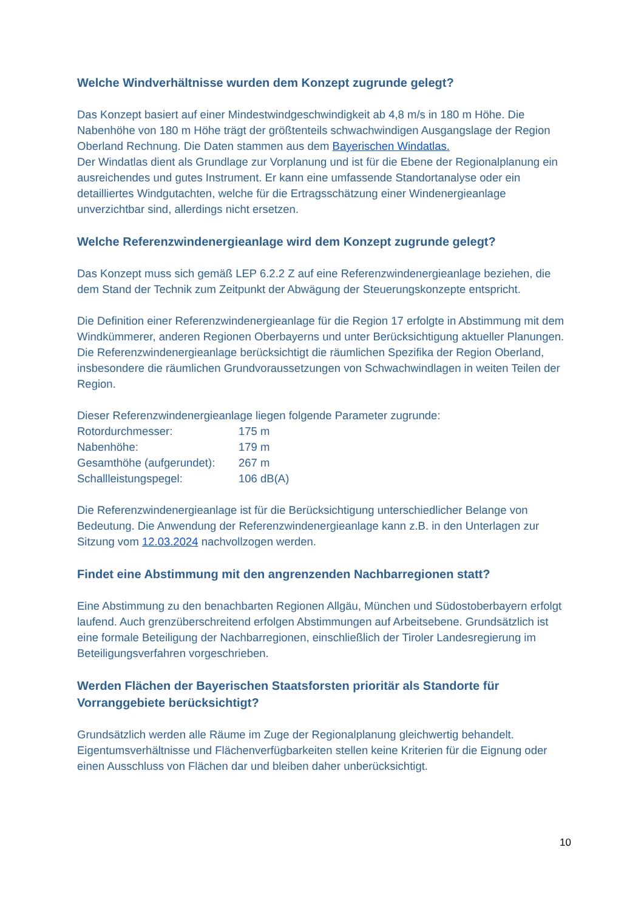Welche Windverhältnisse wurden dem Konzept zugrunde gelegt?
Das Konzept basiert auf einer Mindestwindgeschwindigkeit ab 4,8 m/s in 180 m Höhe. Die Nabenhöhe von 180 m Höhe trägt der größtenteils schwachwindigen Ausgangslage der Region Oberland Rechnung. Die Daten stammen aus dem Bayerischen Windatlas.
Der Windatlas dient als Grundlage zur Vorplanung und ist für die Ebene der Regionalplanung ein ausreichendes und gutes Instrument. Er kann eine umfassende Standortanalyse oder ein detailliertes Windgutachten, welche für die Ertragsschätzung einer Windenergieanlage unverzichtbar sind, allerdings nicht ersetzen.
Welche Referenzwindenergieanlage wird dem Konzept zugrunde gelegt?
Das Konzept muss sich gemäß LEP 6.2.2 Z auf eine Referenzwindenergieanlage beziehen, die dem Stand der Technik zum Zeitpunkt der Abwägung der Steuerungskonzepte entspricht.
Die Definition einer Referenzwindenergieanlage für die Region 17 erfolgte in Abstimmung mit dem Windkümmerer, anderen Regionen Oberbayerns und unter Berücksichtigung aktueller Planungen. Die Referenzwindenergieanlage berücksichtigt die räumlichen Spezifika der Region Oberland, insbesondere die räumlichen Grundvoraussetzungen von Schwachwindlagen in weiten Teilen der Region.
Dieser Referenzwindenergieanlage liegen folgende Parameter zugrunde:
| Rotordurchmesser: | 175 m |
| Nabenhöhe: | 179 m |
| Gesamthöhe (aufgerundet): | 267 m |
| Schallleistungspegel: | 106 dB(A) |
Die Referenzwindenergieanlage ist für die Berücksichtigung unterschiedlicher Belange von Bedeutung. Die Anwendung der Referenzwindenergieanlage kann z.B. in den Unterlagen zur Sitzung vom 12.03.2024 nachvollzogen werden.
Findet eine Abstimmung mit den angrenzenden Nachbarregionen statt?
Eine Abstimmung zu den benachbarten Regionen Allgäu, München und Südostoberbayern erfolgt laufend. Auch grenzüberschreitend erfolgen Abstimmungen auf Arbeitsebene. Grundsätzlich ist eine formale Beteiligung der Nachbarregionen, einschließlich der Tiroler Landesregierung im Beteiligungsverfahren vorgeschrieben.
Werden Flächen der Bayerischen Staatsforsten prioritär als Standorte für Vorranggebiete berücksichtigt?
Grundsätzlich werden alle Räume im Zuge der Regionalplanung gleichwertig behandelt. Eigentumsverhältnisse und Flächenverfügbarkeiten stellen keine Kriterien für die Eignung oder einen Ausschluss von Flächen dar und bleiben daher unberücksichtigt.
10